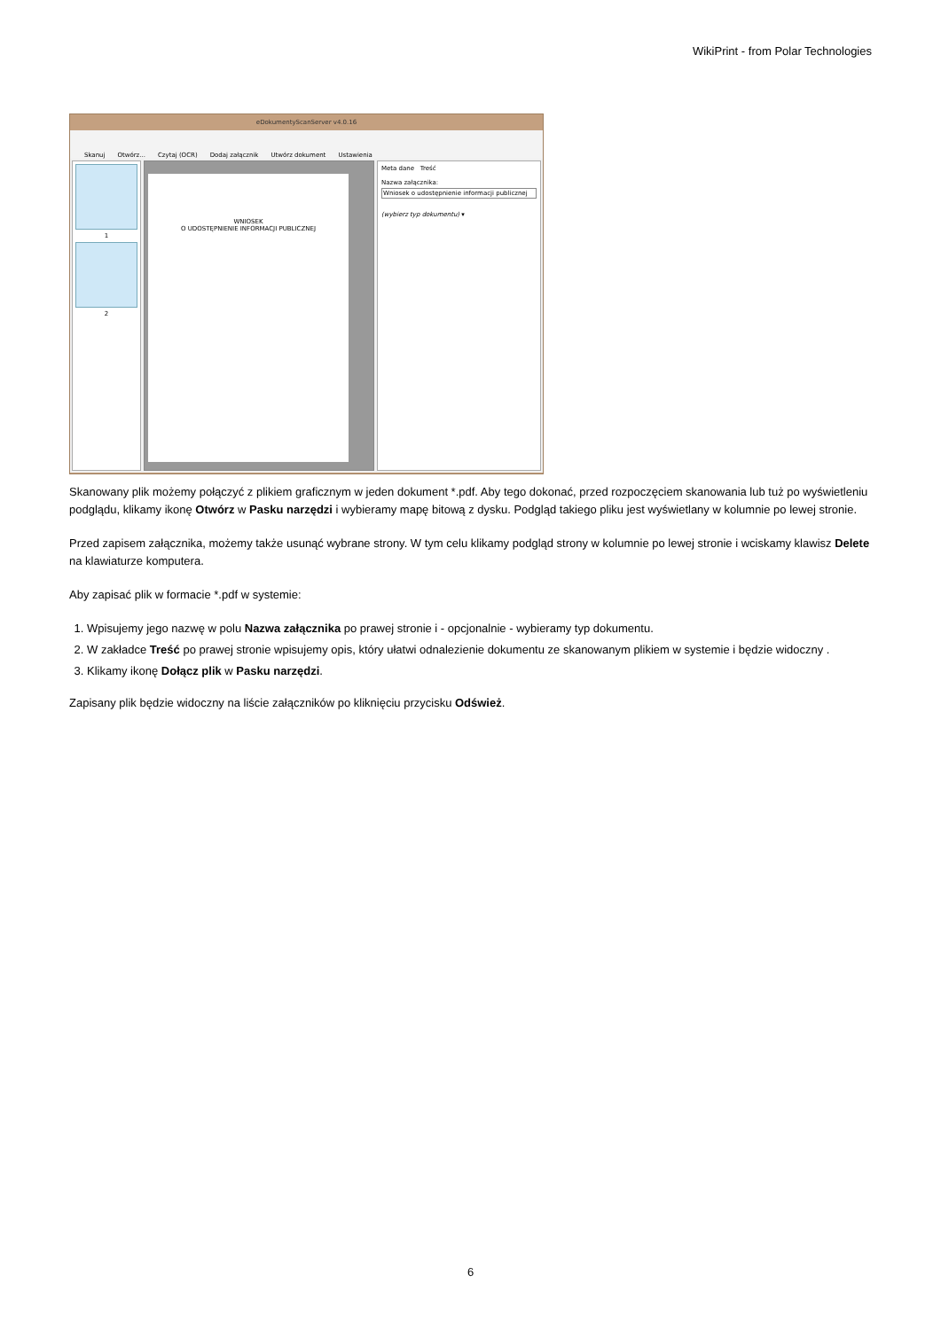WikiPrint - from Polar Technologies
eDokumentyScanServer v4.0.16
Skanuj Otwórz... Czytaj (OCR) Dodaj załącznik Utwórz dokument Ustawienia
1
2
WNIOSEK
O UDOSTĘPNIENIE INFORMACJI PUBLICZNEJ
Meta dane Treść
Nazwa załącznika:
Wniosek o udostępnienie informacji publicznej
(wybierz typ dokumentu) ▾
Skanowany plik możemy połączyć z plikiem graficznym w jeden dokument *.pdf. Aby tego dokonać, przed rozpoczęciem skanowania lub tuż po wyświetleniu podglądu, klikamy ikonę Otwórz w Pasku narzędzi i wybieramy mapę bitową z dysku. Podgląd takiego pliku jest wyświetlany w kolumnie po lewej stronie.
Przed zapisem załącznika, możemy także usunąć wybrane strony. W tym celu klikamy podgląd strony w kolumnie po lewej stronie i wciskamy klawisz Delete na klawiaturze komputera.
Aby zapisać plik w formacie *.pdf w systemie:
1. Wpisujemy jego nazwę w polu Nazwa załącznika po prawej stronie i - opcjonalnie - wybieramy typ dokumentu.
2. W zakładce Treść po prawej stronie wpisujemy opis, który ułatwi odnalezienie dokumentu ze skanowanym plikiem w systemie i będzie widoczny .
3. Klikamy ikonę Dołącz plik w Pasku narzędzi.
Zapisany plik będzie widoczny na liście załączników po kliknięciu przycisku Odśwież.
6